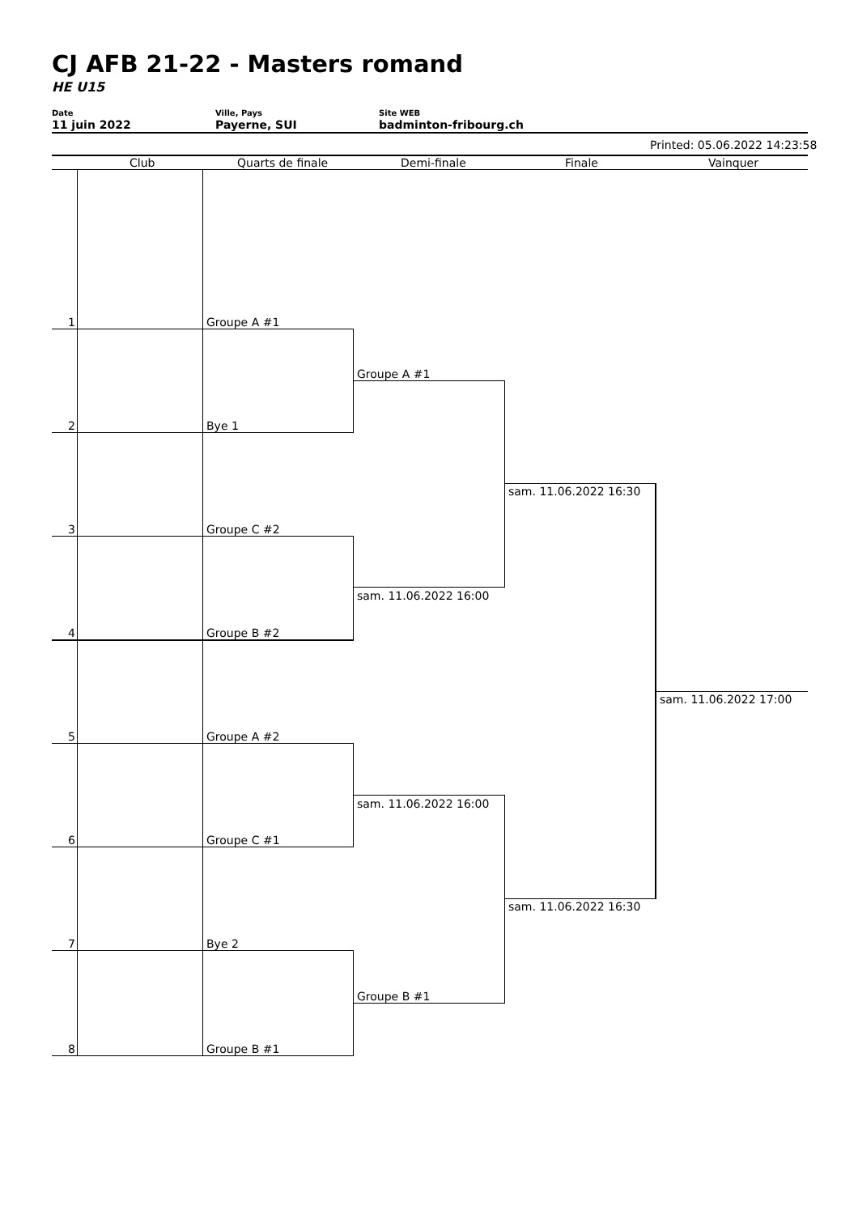CJ AFB 21-22 - Masters romand
HE U15
Date
11 juin 2022
Ville, Pays
Payerne, SUI
Site WEB
badminton-fribourg.ch
Printed: 05.06.2022 14:23:58
Club Quarts de finale Demi-finale Finale Vainquer
1 Groupe A #1
2 Bye 1
3 Groupe C #2
4 Groupe B #2
5 Groupe A #2
6 Groupe C #1
7 Bye 2
8 Groupe B #1
Groupe A #1
sam. 11.06.2022 16:00
sam. 11.06.2022 16:00
Groupe B #1
sam. 11.06.2022 16:30
sam. 11.06.2022 16:30
sam. 11.06.2022 17:00